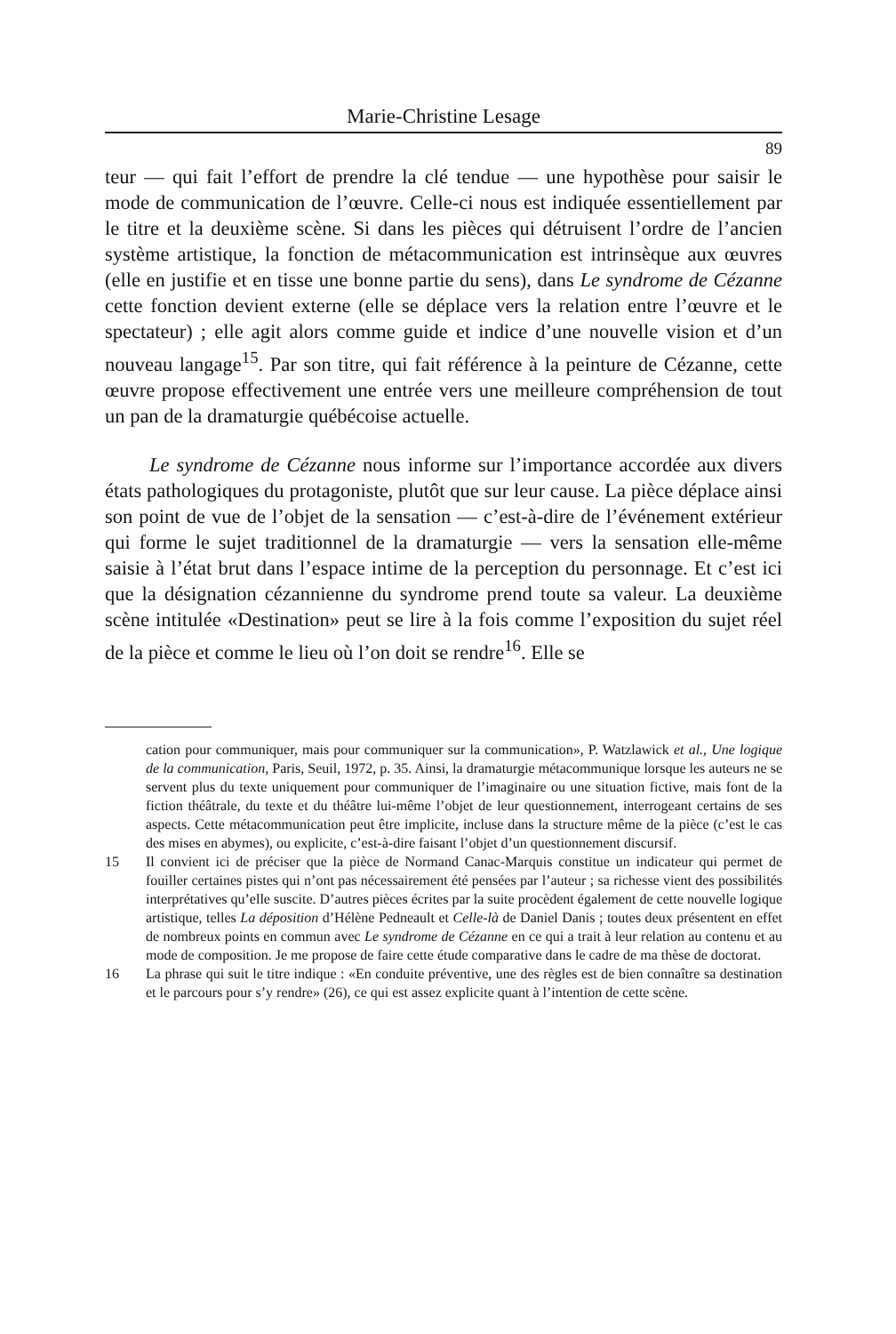Marie-Christine Lesage
89
teur — qui fait l’effort de prendre la clé tendue — une hypothèse pour saisir le mode de communication de l’œuvre. Celle-ci nous est indiquée essentiellement par le titre et la deuxième scène. Si dans les pièces qui détruisent l’ordre de l’ancien système artistique, la fonction de métacommunication est intrinsèque aux œuvres (elle en justifie et en tisse une bonne partie du sens), dans Le syndrome de Cézanne cette fonction devient externe (elle se déplace vers la relation entre l’œuvre et le spectateur) ; elle agit alors comme guide et indice d’une nouvelle vision et d’un nouveau langage<sup>15</sup>. Par son titre, qui fait référence à la peinture de Cézanne, cette œuvre propose effectivement une entrée vers une meilleure compréhension de tout un pan de la dramaturgie québécoise actuelle.
Le syndrome de Cézanne nous informe sur l’importance accordée aux divers états pathologiques du protagoniste, plutôt que sur leur cause. La pièce déplace ainsi son point de vue de l’objet de la sensation — c’est-à-dire de l’événement extérieur qui forme le sujet traditionnel de la dramaturgie — vers la sensation elle-même saisie à l’état brut dans l’espace intime de la perception du personnage. Et c’est ici que la désignation cézannienne du syndrome prend toute sa valeur. La deuxième scène intitulée «Destination» peut se lire à la fois comme l’exposition du sujet réel de la pièce et comme le lieu où l’on doit se rendre<sup>16</sup>. Elle se
cation pour communiquer, mais pour communiquer sur la communication», P. Watzlawick et al., Une logique de la communication, Paris, Seuil, 1972, p. 35. Ainsi, la dramaturgie métacommunique lorsque les auteurs ne se servent plus du texte uniquement pour communiquer de l’imaginaire ou une situation fictive, mais font de la fiction théâtrale, du texte et du théâtre lui-même l’objet de leur questionnement, interrogeant certains de ses aspects. Cette métacommunication peut être implicite, incluse dans la structure même de la pièce (c’est le cas des mises en abymes), ou explicite, c’est-à-dire faisant l’objet d’un questionnement discursif.
15 Il convient ici de préciser que la pièce de Normand Canac-Marquis constitue un indicateur qui permet de fouiller certaines pistes qui n’ont pas nécessairement été pensées par l’auteur ; sa richesse vient des possibilités interprétatives qu’elle suscite. D’autres pièces écrites par la suite procèdent également de cette nouvelle logique artistique, telles La déposition d’Hélène Pedneault et Celle-là de Daniel Danis ; toutes deux présentent en effet de nombreux points en commun avec Le syndrome de Cézanne en ce qui a trait à leur relation au contenu et au mode de composition. Je me propose de faire cette étude comparative dans le cadre de ma thèse de doctorat.
16 La phrase qui suit le titre indique : «En conduite préventive, une des règles est de bien connaître sa destination et le parcours pour s’y rendre» (26), ce qui est assez explicite quant à l’intention de cette scène.